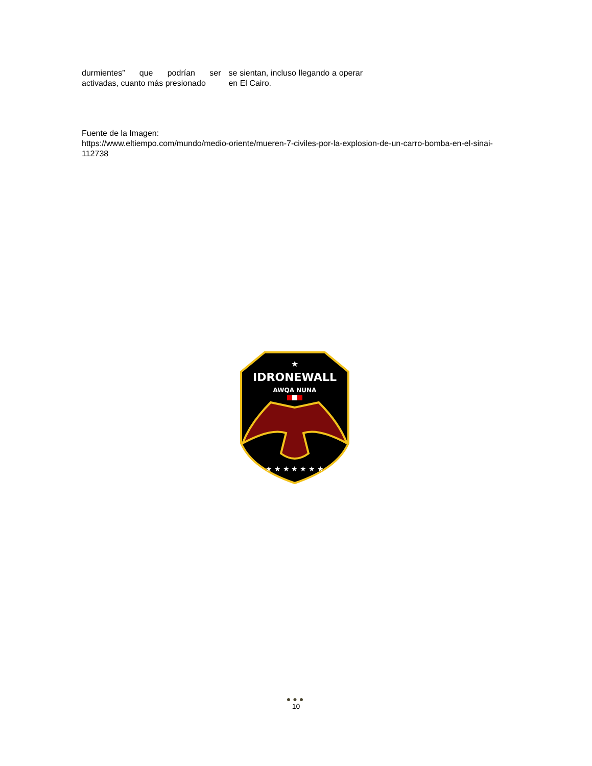durmientes” que podrían ser activadas, cuanto más presionado
se sientan, incluso llegando a operar en El Cairo.
Fuente de la Imagen:
https://www.eltiempo.com/mundo/medio-oriente/mueren-7-civiles-por-la-explosion-de-un-carro-bomba-en-el-sinai-112738
★
IDRONEWALL
AWQA NUNA
★ ★ ★ ★ ★ ★ ★
●●●
10